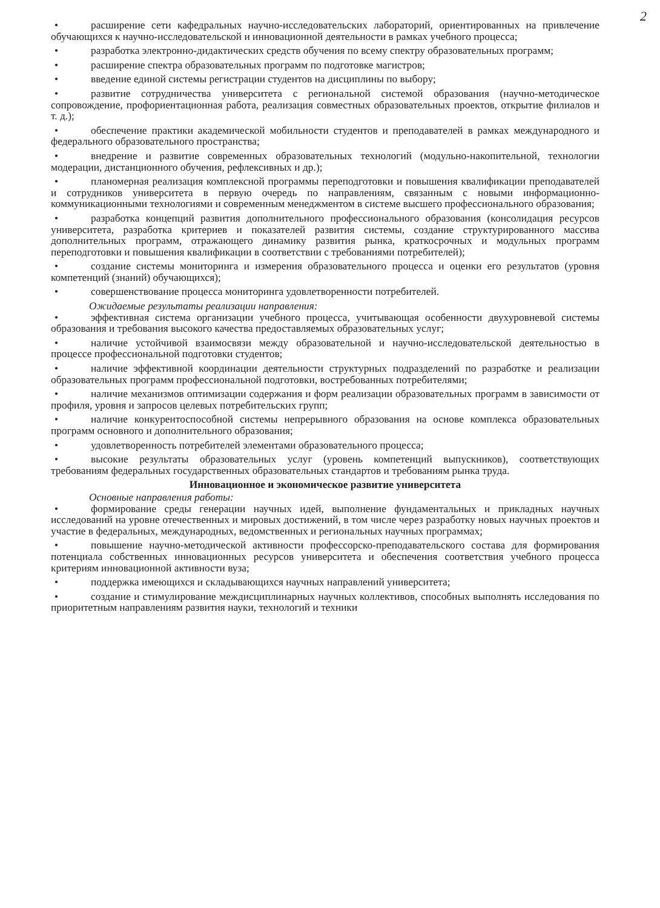2
• расширение сети кафедральных научно-исследовательских лабораторий, ориентированных на привлечение обучающихся к научно-исследовательской и инновационной деятельности в рамках учебного процесса;
• разработка электронно-дидактических средств обучения по всему спектру образовательных программ;
• расширение спектра образовательных программ по подготовке магистров;
• введение единой системы регистрации студентов на дисциплины по выбору;
• развитие сотрудничества университета с региональной системой образования (научно-методическое сопровождение, профориентационная работа, реализация совместных образовательных проектов, открытие филиалов и т. д.);
• обеспечение практики академической мобильности студентов и преподавателей в рамках международного и федерального образовательного пространства;
• внедрение и развитие современных образовательных технологий (модульно-накопительной, технологии модерации, дистанционного обучения, рефлексивных и др.);
• планомерная реализация комплексной программы переподготовки и повышения квалификации преподавателей и сотрудников университета в первую очередь по направлениям, связанным с новыми информационно-коммуникационными технологиями и современным менеджментом в системе высшего профессионального образования;
• разработка концепций развития дополнительного профессионального образования (консолидация ресурсов университета, разработка критериев и показателей развития системы, создание структурированного массива дополнительных программ, отражающего динамику развития рынка, краткосрочных и модульных программ переподготовки и повышения квалификации в соответствии с требованиями потребителей);
• создание системы мониторинга и измерения образовательного процесса и оценки его результатов (уровня компетенций (знаний) обучающихся);
• совершенствование процесса мониторинга удовлетворенности потребителей.
Ожидаемые результаты реализации направления:
• эффективная система организации учебного процесса, учитывающая особенности двухуровневой системы образования и требования высокого качества предоставляемых образовательных услуг;
• наличие устойчивой взаимосвязи между образовательной и научно-исследовательской деятельностью в процессе профессиональной подготовки студентов;
• наличие эффективной координации деятельности структурных подразделений по разработке и реализации образовательных программ профессиональной подготовки, востребованных потребителями;
• наличие механизмов оптимизации содержания и форм реализации образовательных программ в зависимости от профиля, уровня и запросов целевых потребительских групп;
• наличие конкурентоспособной системы непрерывного образования на основе комплекса образовательных программ основного и дополнительного образования;
• удовлетворенность потребителей элементами образовательного процесса;
• высокие результаты образовательных услуг (уровень компетенций выпускников), соответствующих требованиям федеральных государственных образовательных стандартов и требованиям рынка труда.
Инновационное и экономическое развитие университета
Основные направления работы:
• формирование среды генерации научных идей, выполнение фундаментальных и прикладных научных исследований на уровне отечественных и мировых достижений, в том числе через разработку новых научных проектов и участие в федеральных, международных, ведомственных и региональных научных программах;
• повышение научно-методической активности профессорско-преподавательского состава для формирования потенциала собственных инновационных ресурсов университета и обеспечения соответствия учебного процесса критериям инновационной активности вуза;
• поддержка имеющихся и складывающихся научных направлений университета;
• создание и стимулирование междисциплинарных научных коллективов, способных выполнять исследования по приоритетным направлениям развития науки, технологий и техники